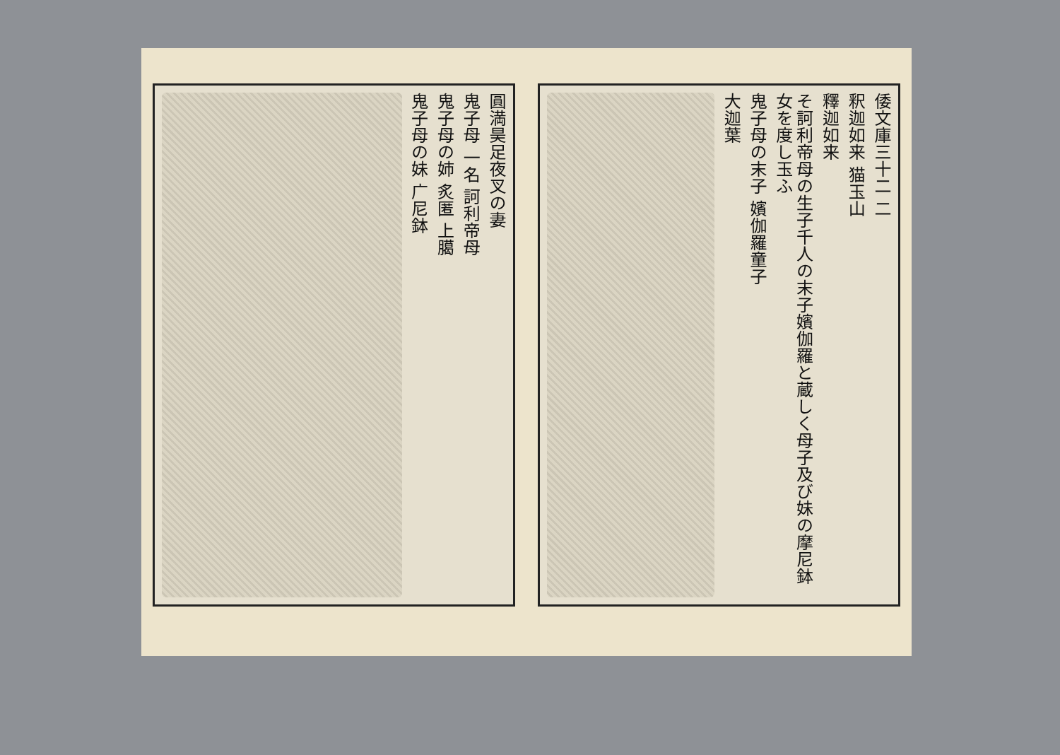圓満昊足夜叉の妻
鬼子母 一名 訶利帝母
鬼子母の姉 炙匿 上臈
鬼子母の妹 广尼鉢
倭文庫三十二 二
釈迦如来 猫玉山
釋迦如来
そ訶利帝母の生子千人の末子嬪伽羅と蔵しく母子及び妹の摩尼鉢女を度し玉ふ
鬼子母の末子 嬪伽羅童子
大迦葉